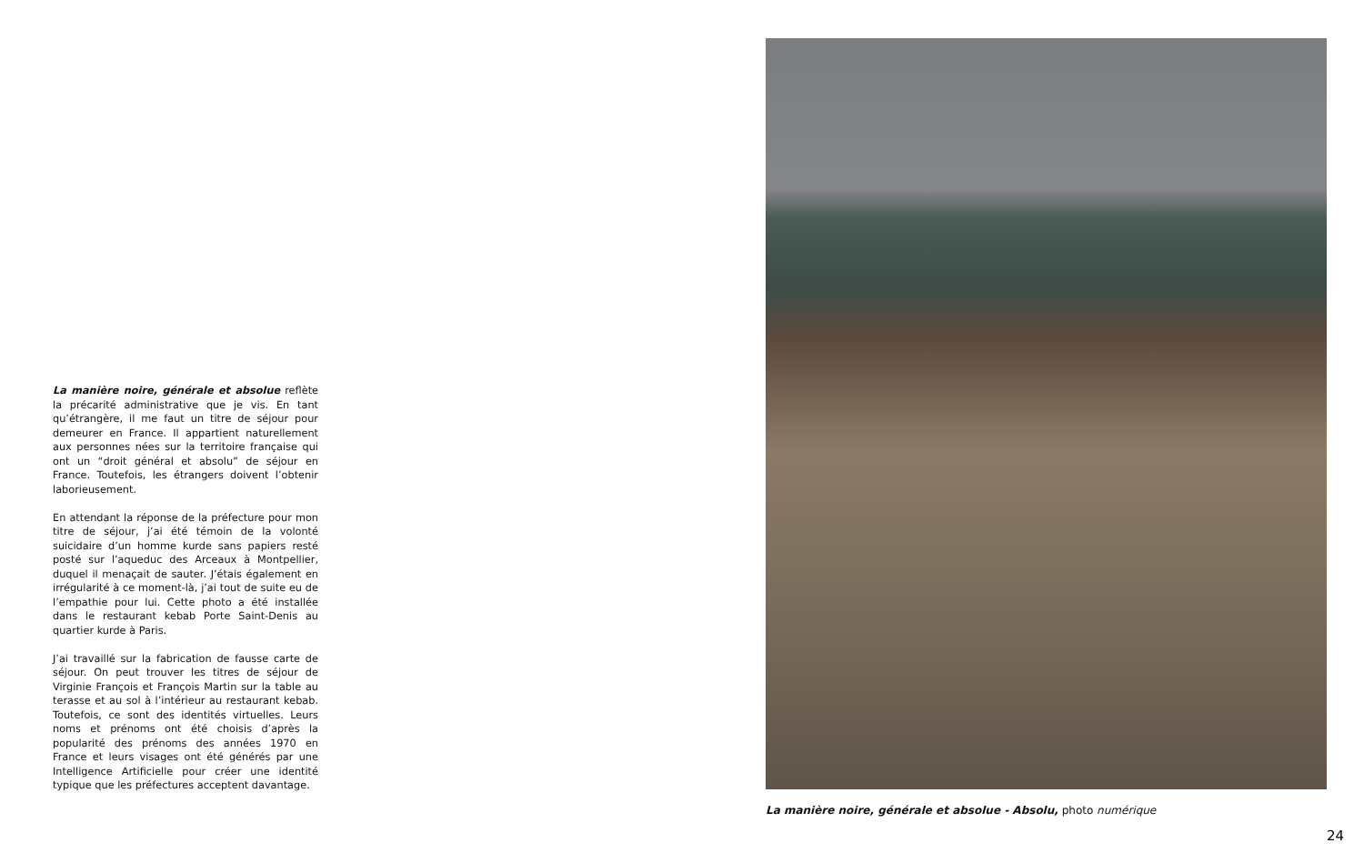La manière noire, générale et absolue reflète la précarité administrative que je vis. En tant qu’étrangère, il me faut un titre de séjour pour demeurer en France. Il appartient naturellement aux personnes nées sur la territoire française qui ont un “droit général et absolu” de séjour en France. Toutefois, les étrangers doivent l’obtenir laborieusement.
En attendant la réponse de la préfecture pour mon titre de séjour, j’ai été témoin de la volonté suicidaire d’un homme kurde sans papiers resté posté sur l’aqueduc des Arceaux à Montpellier, duquel il menaçait de sauter. J’étais également en irrégularité à ce moment-là, j’ai tout de suite eu de l’empathie pour lui. Cette photo a été installée dans le restaurant kebab Porte Saint-Denis au quartier kurde à Paris.
J’ai travaillé sur la fabrication de fausse carte de séjour. On peut trouver les titres de séjour de Virginie François et François Martin sur la table au terasse et au sol à l’intérieur au restaurant kebab. Toutefois, ce sont des identités virtuelles. Leurs noms et prénoms ont été choisis d’après la popularité des prénoms des années 1970 en France et leurs visages ont été générés par une Intelligence Artificielle pour créer une identité typique que les préfectures acceptent davantage.
La manière noire, générale et absolue - Absolu, photo numérique
24